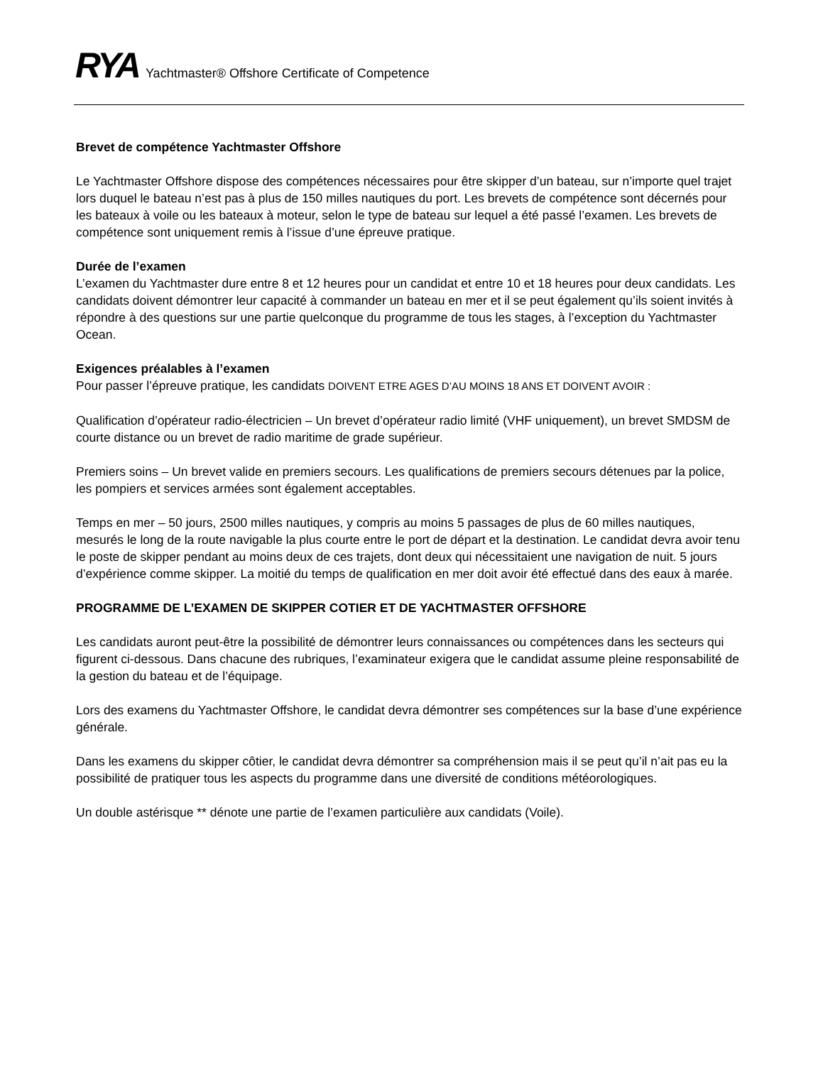RYA Yachtmaster® Offshore Certificate of Competence
Brevet de compétence Yachtmaster Offshore
Le Yachtmaster Offshore dispose des compétences nécessaires pour être skipper d’un bateau, sur n’importe quel trajet lors duquel le bateau n’est pas à plus de 150 milles nautiques du port. Les brevets de compétence sont décernés pour les bateaux à voile ou les bateaux à moteur, selon le type de bateau sur lequel a été passé l’examen. Les brevets de compétence sont uniquement remis à l’issue d’une épreuve pratique.
Durée de l’examen
L’examen du Yachtmaster dure entre 8 et 12 heures pour un candidat et entre 10 et 18 heures pour deux candidats. Les candidats doivent démontrer leur capacité à commander un bateau en mer et il se peut également qu’ils soient invités à répondre à des questions sur une partie quelconque du programme de tous les stages, à l’exception du Yachtmaster Ocean.
Exigences préalables à l’examen
Pour passer l’épreuve pratique, les candidats DOIVENT ETRE AGES D’AU MOINS 18 ANS ET DOIVENT AVOIR :
Qualification d’opérateur radio-électricien – Un brevet d’opérateur radio limité (VHF uniquement), un brevet SMDSM de courte distance ou un brevet de radio maritime de grade supérieur.
Premiers soins – Un brevet valide en premiers secours. Les qualifications de premiers secours détenues par la police, les pompiers et services armées sont également acceptables.
Temps en mer – 50 jours, 2500 milles nautiques, y compris au moins 5 passages de plus de 60 milles nautiques, mesurés le long de la route navigable la plus courte entre le port de départ et la destination. Le candidat devra avoir tenu le poste de skipper pendant au moins deux de ces trajets, dont deux qui nécessitaient une navigation de nuit. 5 jours d’expérience comme skipper. La moitié du temps de qualification en mer doit avoir été effectué dans des eaux à marée.
PROGRAMME DE L’EXAMEN DE SKIPPER COTIER ET DE YACHTMASTER OFFSHORE
Les candidats auront peut-être la possibilité de démontrer leurs connaissances ou compétences dans les secteurs qui figurent ci-dessous. Dans chacune des rubriques, l’examinateur exigera que le candidat assume pleine responsabilité de la gestion du bateau et de l’équipage.
Lors des examens du Yachtmaster Offshore, le candidat devra démontrer ses compétences sur la base d’une expérience générale.
Dans les examens du skipper côtier, le candidat devra démontrer sa compréhension mais il se peut qu’il n’ait pas eu la possibilité de pratiquer tous les aspects du programme dans une diversité de conditions météorologiques.
Un double astérisque ** dénote une partie de l’examen particulière aux candidats (Voile).